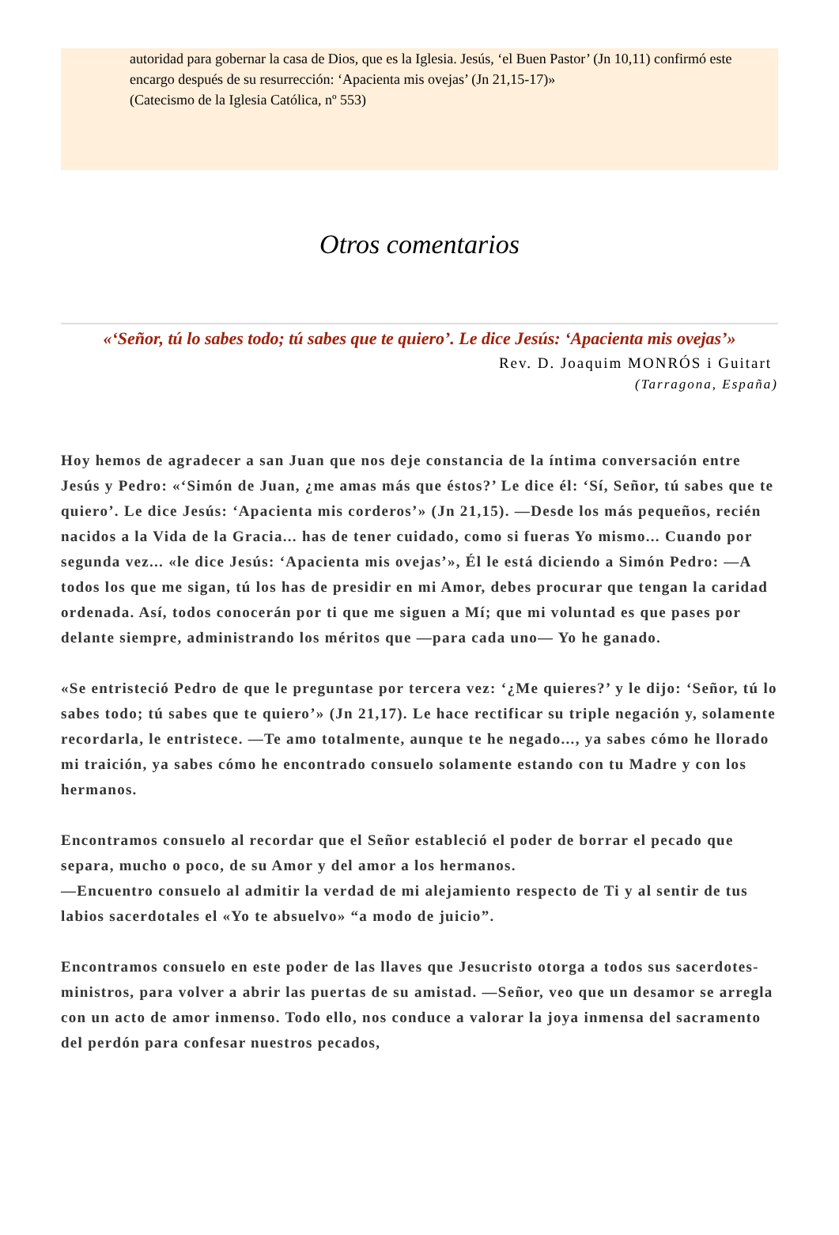autoridad para gobernar la casa de Dios, que es la Iglesia. Jesús, ‘el Buen Pastor’ (Jn 10,11) confirmó este encargo después de su resurrección: ‘Apacienta mis ovejas’ (Jn 21,15-17)»
(Catecismo de la Iglesia Católica, nº 553)
Otros comentarios
«‘Señor, tú lo sabes todo; tú sabes que te quiero’. Le dice Jesús: ‘Apacienta mis ovejas’»
Rev. D. Joaquim MONRÓS i Guitart
(Tarragona, España)
Hoy hemos de agradecer a san Juan que nos deje constancia de la íntima conversación entre Jesús y Pedro: «‘Simón de Juan, ¿me amas más que éstos?’ Le dice él: ‘Sí, Señor, tú sabes que te quiero’. Le dice Jesús: ‘Apacienta mis corderos’» (Jn 21,15). —Desde los más pequeños, recién nacidos a la Vida de la Gracia... has de tener cuidado, como si fueras Yo mismo... Cuando por segunda vez... «le dice Jesús: ‘Apacienta mis ovejas’», Él le está diciendo a Simón Pedro: —A todos los que me sigan, tú los has de presidir en mi Amor, debes procurar que tengan la caridad ordenada. Así, todos conocerán por ti que me siguen a Mí; que mi voluntad es que pases por delante siempre, administrando los méritos que —para cada uno— Yo he ganado.
«Se entristeció Pedro de que le preguntase por tercera vez: ‘¿Me quieres?’ y le dijo: ‘Señor, tú lo sabes todo; tú sabes que te quiero’» (Jn 21,17). Le hace rectificar su triple negación y, solamente recordarla, le entristece. —Te amo totalmente, aunque te he negado..., ya sabes cómo he llorado mi traición, ya sabes cómo he encontrado consuelo solamente estando con tu Madre y con los hermanos.
Encontramos consuelo al recordar que el Señor estableció el poder de borrar el pecado que separa, mucho o poco, de su Amor y del amor a los hermanos.
—Encuentro consuelo al admitir la verdad de mi alejamiento respecto de Ti y al sentir de tus labios sacerdotales el «Yo te absuelvo» “a modo de juicio”.
Encontramos consuelo en este poder de las llaves que Jesucristo otorga a todos sus sacerdotes-ministros, para volver a abrir las puertas de su amistad. —Señor, veo que un desamor se arregla con un acto de amor inmenso. Todo ello, nos conduce a valorar la joya inmensa del sacramento del perdón para confesar nuestros pecados,